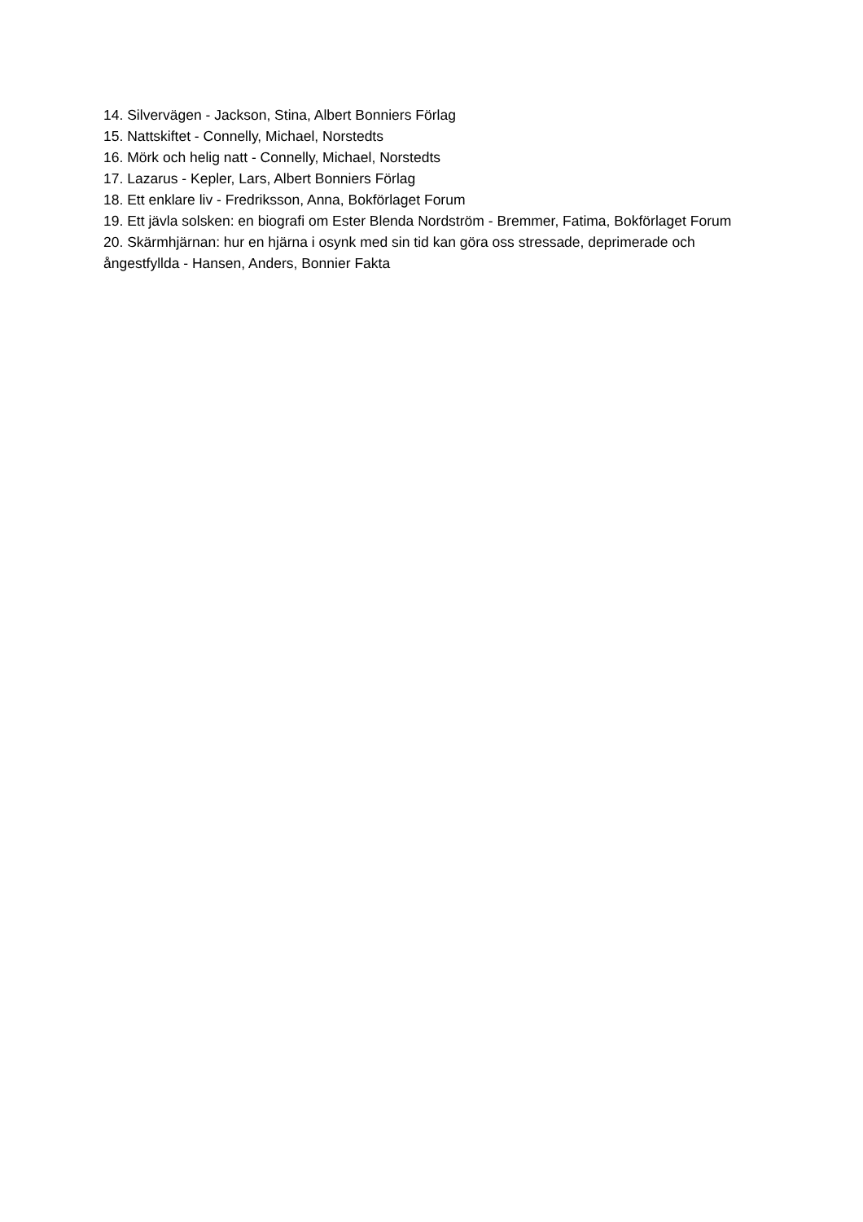14. Silvervägen - Jackson, Stina, Albert Bonniers Förlag
15. Nattskiftet - Connelly, Michael, Norstedts
16. Mörk och helig natt - Connelly, Michael, Norstedts
17. Lazarus - Kepler, Lars, Albert Bonniers Förlag
18. Ett enklare liv - Fredriksson, Anna, Bokförlaget Forum
19. Ett jävla solsken: en biografi om Ester Blenda Nordström - Bremmer, Fatima, Bokförlaget Forum
20. Skärmhjärnan: hur en hjärna i osynk med sin tid kan göra oss stressade, deprimerade och ångestfyllda - Hansen, Anders, Bonnier Fakta